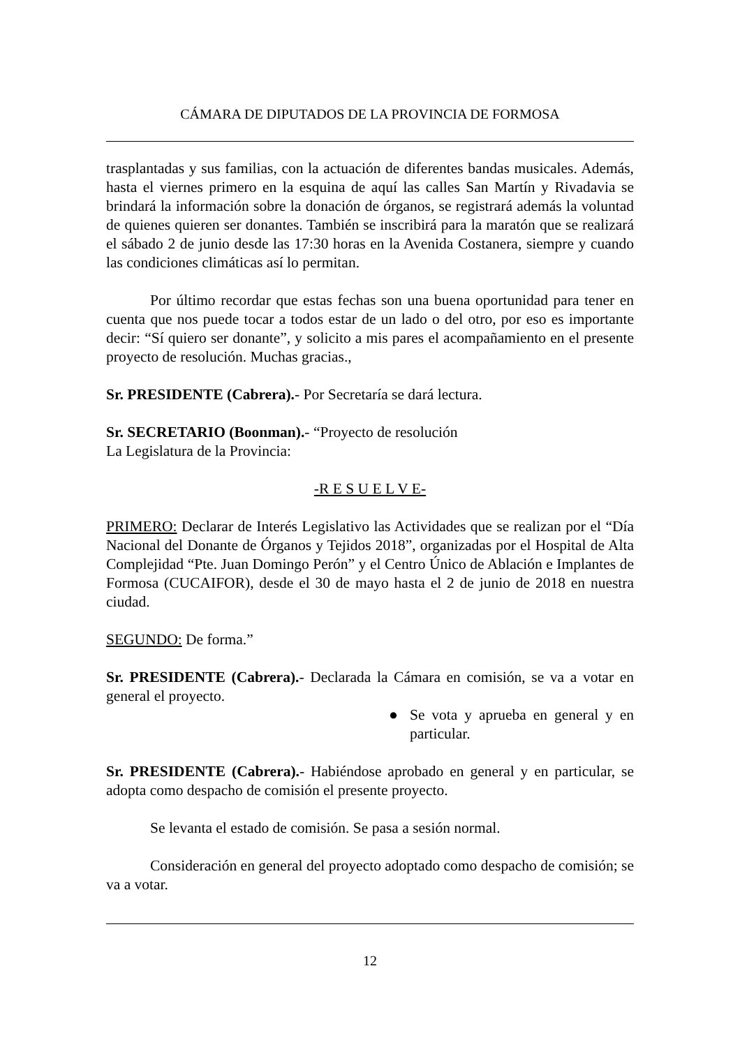CÁMARA DE DIPUTADOS DE LA PROVINCIA DE FORMOSA
trasplantadas y sus familias, con la actuación de diferentes bandas musicales. Además, hasta el viernes primero en la esquina de aquí las calles San Martín y Rivadavia se brindará la información sobre la donación de órganos, se registrará además la voluntad de quienes quieren ser donantes. También se inscribirá para la maratón que se realizará el sábado 2 de junio desde las 17:30 horas en la Avenida Costanera, siempre y cuando las condiciones climáticas así lo permitan.
Por último recordar que estas fechas son una buena oportunidad para tener en cuenta que nos puede tocar a todos estar de un lado o del otro, por eso es importante decir: “Sí quiero ser donante”, y solicito a mis pares el acompañamiento en el presente proyecto de resolución. Muchas gracias.,
Sr. PRESIDENTE (Cabrera).- Por Secretaría se dará lectura.
Sr. SECRETARIO (Boonman).- “Proyecto de resolución
La Legislatura de la Provincia:
-R E S U E L V E-
PRIMERO: Declarar de Interés Legislativo las Actividades que se realizan por el “Día Nacional del Donante de Órganos y Tejidos 2018”, organizadas por el Hospital de Alta Complejidad “Pte. Juan Domingo Perón” y el Centro Único de Ablación e Implantes de Formosa (CUCAIFOR), desde el 30 de mayo hasta el 2 de junio de 2018 en nuestra ciudad.
SEGUNDO: De forma.”
Sr. PRESIDENTE (Cabrera).- Declarada la Cámara en comisión, se va a votar en general el proyecto.
● Se vota y aprueba en general y en particular.
Sr. PRESIDENTE (Cabrera).- Habiéndose aprobado en general y en particular, se adopta como despacho de comisión el presente proyecto.
Se levanta el estado de comisión. Se pasa a sesión normal.
Consideración en general del proyecto adoptado como despacho de comisión; se va a votar.
12